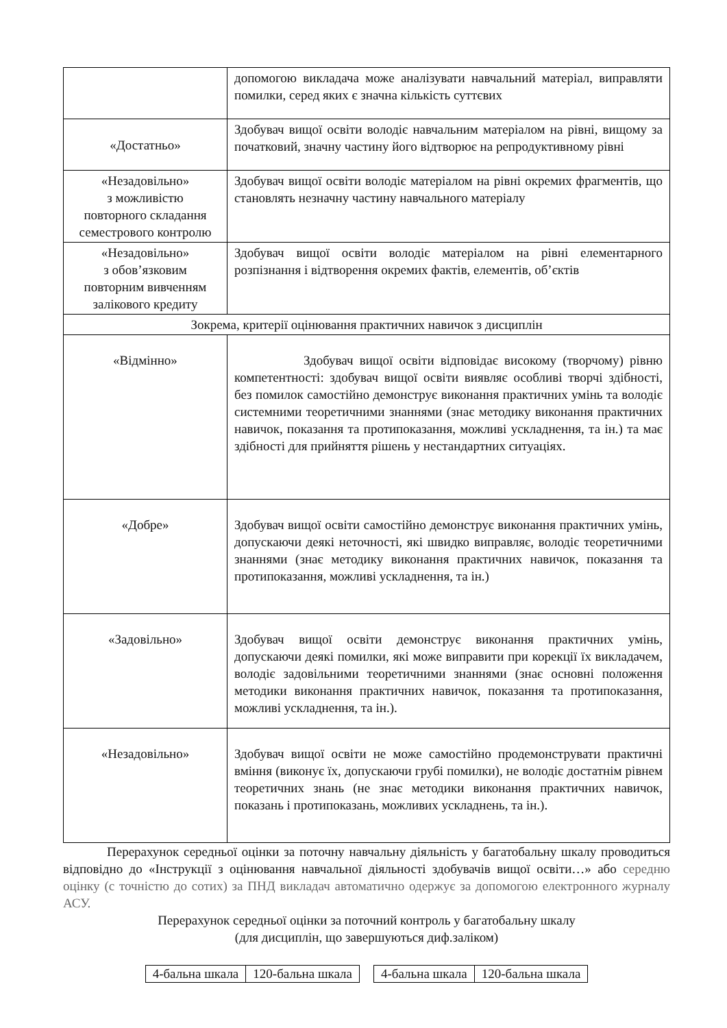| | допомогою викладача може аналізувати навчальний матеріал, виправляти помилки, серед яких є значна кількість суттєвих |
| «Достатньо» | Здобувач вищої освіти володіє навчальним матеріалом на рівні, вищому за початковий, значну частину його відтворює на репродуктивному рівні |
| «Незадовільно» з можливістю повторного складання семестрового контролю | Здобувач вищої освіти володіє матеріалом на рівні окремих фрагментів, що становлять незначну частину навчального матеріалу |
| «Незадовільно» з обов’язковим повторним вивченням залікового кредиту | Здобувач вищої освіти володіє матеріалом на рівні елементарного розпізнання і відтворення окремих фактів, елементів, об’єктів |
| Зокрема, критерії оцінювання практичних навичок з дисциплін | |
| «Відмінно» | Здобувач вищої освіти відповідає високому (творчому) рівню компетентності: здобувач вищої освіти виявляє особливі творчі здібності, без помилок самостійно демонструє виконання практичних умінь та володіє системними теоретичними знаннями (знає методику виконання практичних навичок, показання та протипоказання, можливі ускладнення, та ін.) та має здібності для прийняття рішень у нестандартних ситуаціях. |
| «Добре» | Здобувач вищої освіти самостійно демонструє виконання практичних умінь, допускаючи деякі неточності, які швидко виправляє, володіє теоретичними знаннями (знає методику виконання практичних навичок, показання та протипоказання, можливі ускладнення, та ін.) |
| «Задовільно» | Здобувач вищої освіти демонструє виконання практичних умінь, допускаючи деякі помилки, які може виправити при корекції їх викладачем, володіє задовільними теоретичними знаннями (знає основні положення методики виконання практичних навичок, показання та протипоказання, можливі ускладнення, та ін.). |
| «Незадовільно» | Здобувач вищої освіти не може самостійно продемонструвати практичні вміння (виконує їх, допускаючи грубі помилки), не володіє достатнім рівнем теоретичних знань (не знає методики виконання практичних навичок, показань і протипоказань, можливих ускладнень, та ін.). |
Перерахунок середньої оцінки за поточну навчальну діяльність у багатобальну шкалу проводиться відповідно до «Інструкції з оцінювання навчальної діяльності здобувачів вищої освіти…» або середню оцінку (с точністю до сотих) за ПНД викладач автоматично одержує за допомогою електронного журналу АСУ.
Перерахунок середньої оцінки за поточний контроль у багатобальну шкалу
(для дисциплін, що завершуються диф.заліком)
| 4-бальна шкала | 120-бальна шкала |
| 4-бальна шкала | 120-бальна шкала |